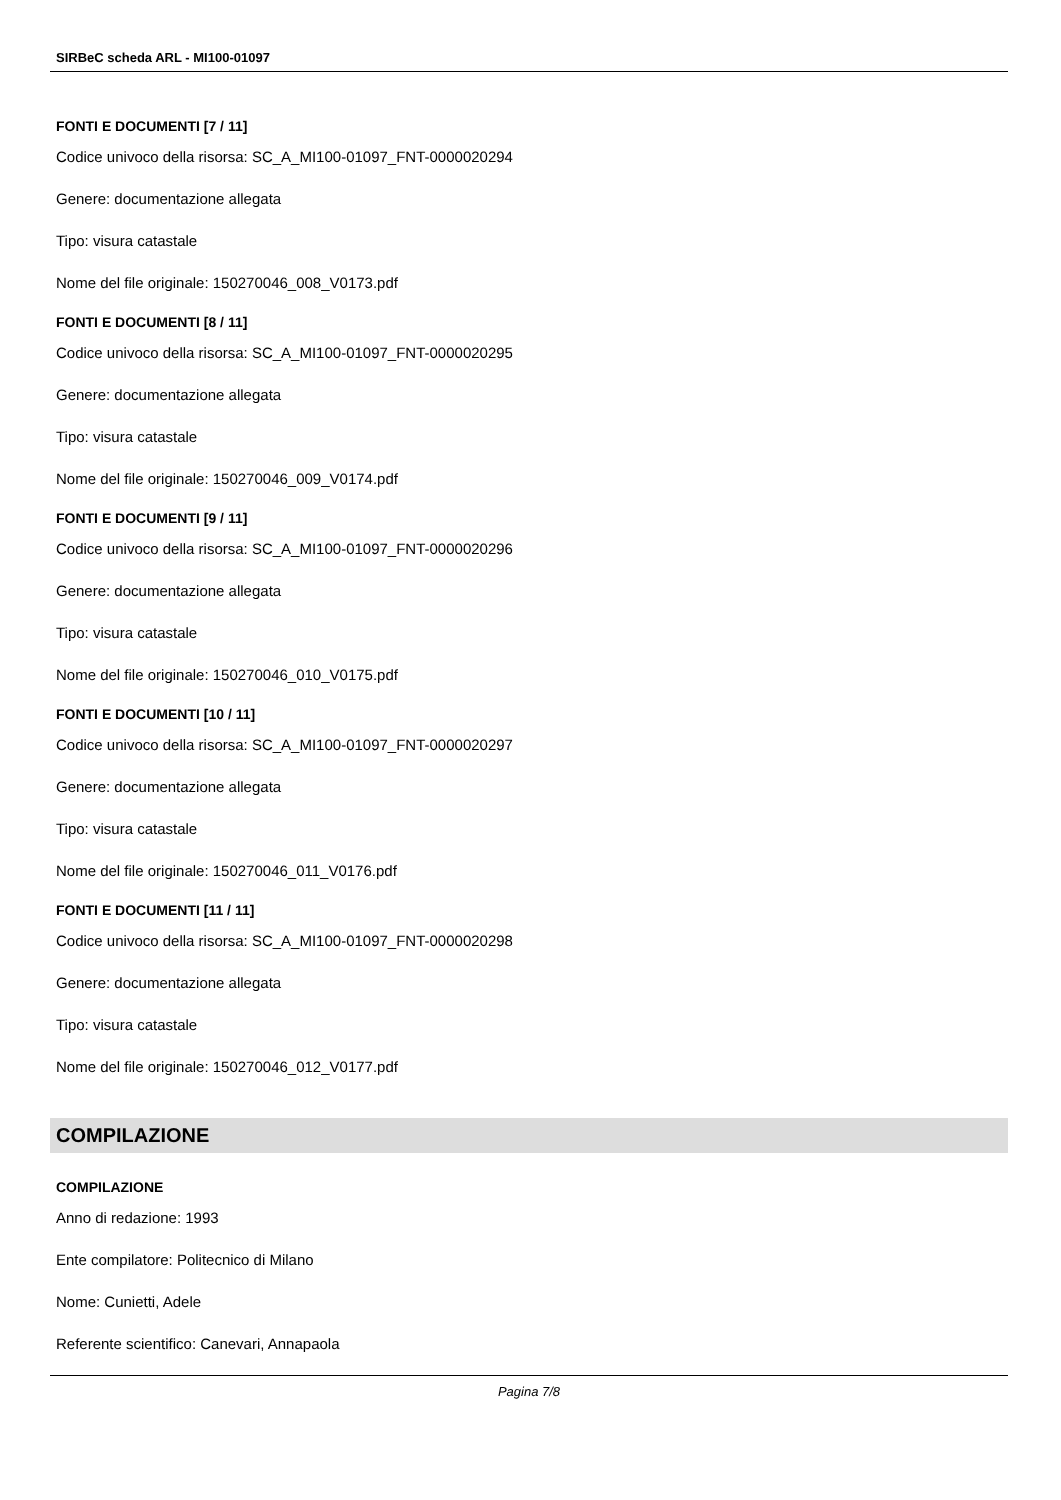SIRBeC scheda ARL - MI100-01097
FONTI E DOCUMENTI [7 / 11]
Codice univoco della risorsa: SC_A_MI100-01097_FNT-0000020294
Genere: documentazione allegata
Tipo: visura catastale
Nome del file originale: 150270046_008_V0173.pdf
FONTI E DOCUMENTI [8 / 11]
Codice univoco della risorsa: SC_A_MI100-01097_FNT-0000020295
Genere: documentazione allegata
Tipo: visura catastale
Nome del file originale: 150270046_009_V0174.pdf
FONTI E DOCUMENTI [9 / 11]
Codice univoco della risorsa: SC_A_MI100-01097_FNT-0000020296
Genere: documentazione allegata
Tipo: visura catastale
Nome del file originale: 150270046_010_V0175.pdf
FONTI E DOCUMENTI [10 / 11]
Codice univoco della risorsa: SC_A_MI100-01097_FNT-0000020297
Genere: documentazione allegata
Tipo: visura catastale
Nome del file originale: 150270046_011_V0176.pdf
FONTI E DOCUMENTI [11 / 11]
Codice univoco della risorsa: SC_A_MI100-01097_FNT-0000020298
Genere: documentazione allegata
Tipo: visura catastale
Nome del file originale: 150270046_012_V0177.pdf
COMPILAZIONE
COMPILAZIONE
Anno di redazione: 1993
Ente compilatore: Politecnico di Milano
Nome: Cunietti, Adele
Referente scientifico: Canevari, Annapaola
Pagina 7/8